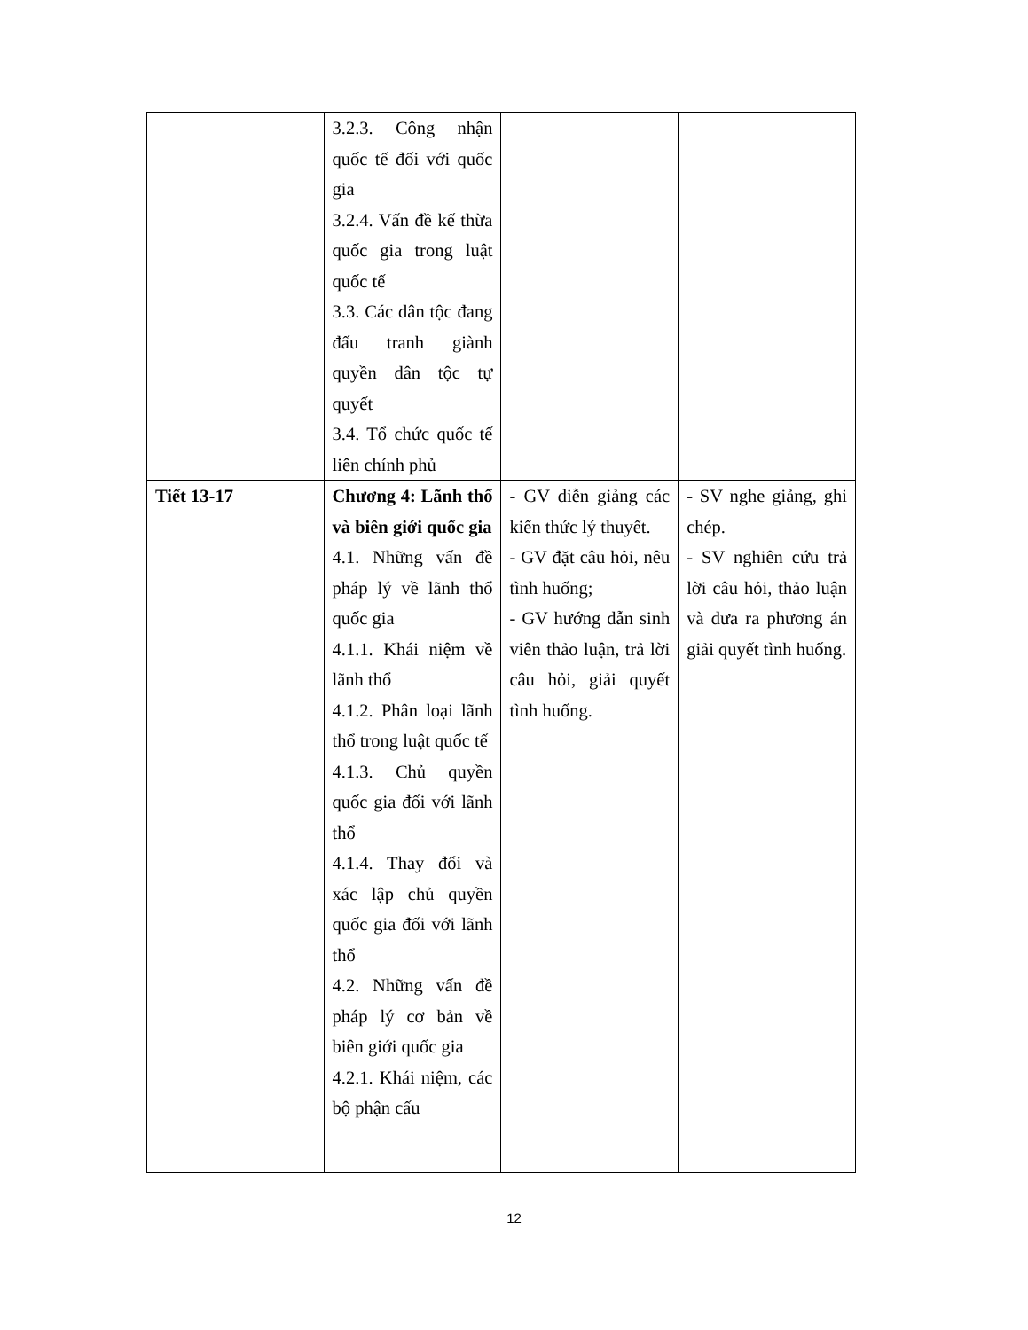| | 3.2.3. Công nhận quốc tế đối với quốc gia 3.2.4. Vấn đề kế thừa quốc gia trong luật quốc tế 3.3. Các dân tộc đang đấu tranh giành quyền dân tộc tự quyết 3.4. Tổ chức quốc tế liên chính phủ | | |
| Tiết 13-17 | Chương 4: Lãnh thổ và biên giới quốc gia 4.1. Những vấn đề pháp lý về lãnh thổ quốc gia 4.1.1. Khái niệm về lãnh thổ 4.1.2. Phân loại lãnh thổ trong luật quốc tế 4.1.3. Chủ quyền quốc gia đối với lãnh thổ 4.1.4. Thay đổi và xác lập chủ quyền quốc gia đối với lãnh thổ 4.2. Những vấn đề pháp lý cơ bản về biên giới quốc gia 4.2.1. Khái niệm, các bộ phận cấu | - GV diễn giảng các kiến thức lý thuyết. - GV đặt câu hỏi, nêu tình huống; - GV hướng dẫn sinh viên thảo luận, trả lời câu hỏi, giải quyết tình huống. | - SV nghe giảng, ghi chép. - SV nghiên cứu trả lời câu hỏi, thảo luận và đưa ra phương án giải quyết tình huống. |
12